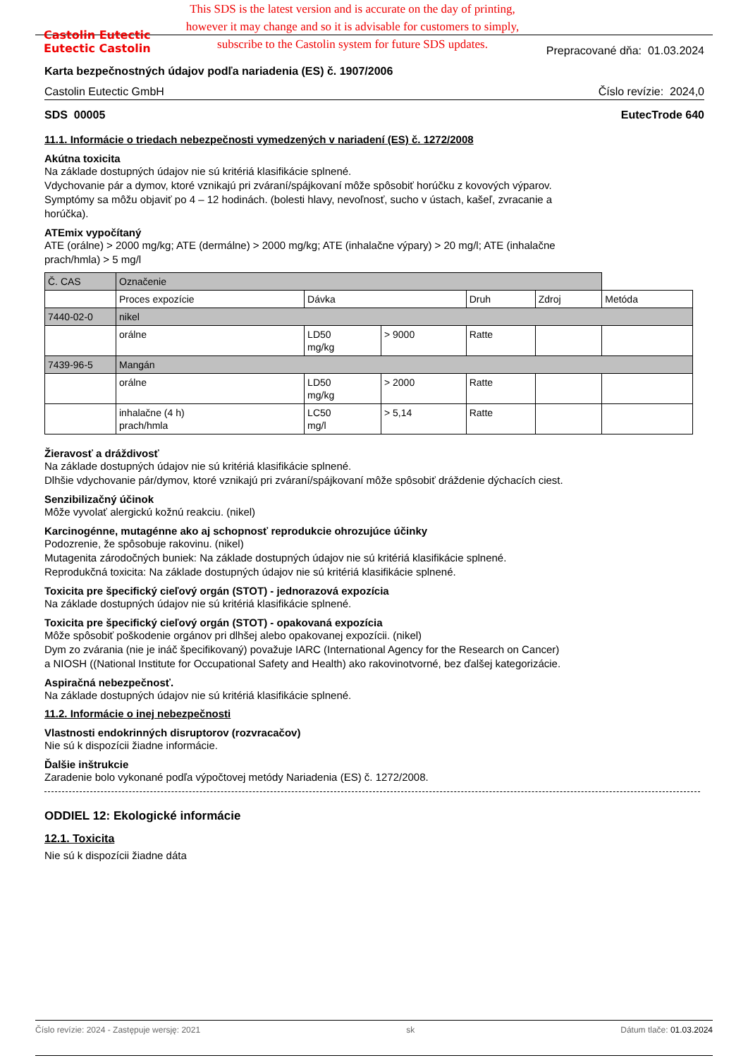Castolin Eutectic
Eutectic Castolin
This SDS is the latest version and is accurate on the day of printing,
however it may change and so it is advisable for customers to simply,
subscribe to the Castolin system for future SDS updates.
Prepracované dňa: 01.03.2024
Karta bezpečnostných údajov podľa nariadenia (ES) č. 1907/2006
Castolin Eutectic GmbH Číslo revízie: 2024,0
SDS 00005 EutecTrode 640
11.1. Informácie o triedach nebezpečnosti vymedzených v nariadení (ES) č. 1272/2008
Akútna toxicita
Na základe dostupných údajov nie sú kritériá klasifikácie splnené.
Vdychovanie pár a dymov, ktoré vznikajú pri zváraní/spájkovaní môže spôsobiť horúčku z kovových výparov.
Symptómy sa môžu objaviť po 4 – 12 hodinách. (bolesti hlavy, nevoľnosť, sucho v ústach, kašeľ, zvracanie a
horúčka).
ATEmix vypočítaný
ATE (orálne) > 2000 mg/kg; ATE (dermálne) > 2000 mg/kg; ATE (inhalačne výpary) > 20 mg/l; ATE (inhalačne
prach/hmla) > 5 mg/l
| Č. CAS | Označenie | | | | | |
| | Proces expozície | Dávka | | Druh | Zdroj | Metóda |
| 7440-02-0 | nikel | | | | | |
| | orálne | LD50 mg/kg | > 9000 | Ratte | | |
| 7439-96-5 | Mangán | | | | | |
| | orálne | LD50 mg/kg | > 2000 | Ratte | | |
| | inhalačne (4 h) prach/hmla | LC50 mg/l | > 5,14 | Ratte | | |
Žieravosť a dráždivosť
Na základe dostupných údajov nie sú kritériá klasifikácie splnené.
Dlhšie vdychovanie pár/dymov, ktoré vznikajú pri zváraní/spájkovaní môže spôsobiť dráždenie dýchacích ciest.
Senzibilizačný účinok
Môže vyvolať alergickú kožnú reakciu. (nikel)
Karcinogénne, mutagénne ako aj schopnosť reprodukcie ohrozujúce účinky
Podozrenie, že spôsobuje rakovinu. (nikel)
Mutagenita zárodočných buniek: Na základe dostupných údajov nie sú kritériá klasifikácie splnené.
Reprodukčná toxicita: Na základe dostupných údajov nie sú kritériá klasifikácie splnené.
Toxicita pre špecifický cieľový orgán (STOT) - jednorazová expozícia
Na základe dostupných údajov nie sú kritériá klasifikácie splnené.
Toxicita pre špecifický cieľový orgán (STOT) - opakovaná expozícia
Môže spôsobiť poškodenie orgánov pri dlhšej alebo opakovanej expozícii. (nikel)
Dym zo zvárania (nie je ináč špecifikovaný) považuje IARC (International Agency for the Research on Cancer)
a NIOSH ((National Institute for Occupational Safety and Health) ako rakovinotvorné, bez ďalšej kategorizácie.
Aspiračná nebezpečnosť.
Na základe dostupných údajov nie sú kritériá klasifikácie splnené.
11.2. Informácie o inej nebezpečnosti
Vlastnosti endokrinných disruptorov (rozvracačov)
Nie sú k dispozícii žiadne informácie.
Ďalšie inštrukcie
Zaradenie bolo vykonané podľa výpočtovej metódy Nariadenia (ES) č. 1272/2008.
ODDIEL 12: Ekologické informácie
12.1. Toxicita
Nie sú k dispozícii žiadne dáta
Číslo revízie: 2024 - Zastępuje wersję: 2021 sk Dátum tlače: 01.03.2024